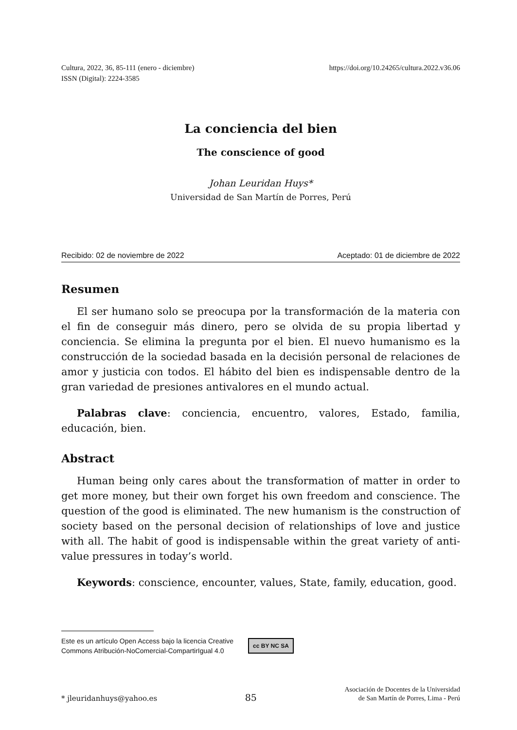Cultura, 2022, 36, 85-111 (enero - diciembre)
ISSN (Digital): 2224-3585
https://doi.org/10.24265/cultura.2022.v36.06
La conciencia del bien
The conscience of good
Johan Leuridan Huys*
Universidad de San Martín de Porres, Perú
Recibido: 02 de noviembre de 2022 Aceptado: 01 de diciembre de 2022
Resumen
El ser humano solo se preocupa por la transformación de la materia con el fin de conseguir más dinero, pero se olvida de su propia libertad y conciencia. Se elimina la pregunta por el bien. El nuevo humanismo es la construcción de la sociedad basada en la decisión personal de relaciones de amor y justicia con todos. El hábito del bien es indispensable dentro de la gran variedad de presiones antivalores en el mundo actual.
Palabras clave: conciencia, encuentro, valores, Estado, familia, educación, bien.
Abstract
Human being only cares about the transformation of matter in order to get more money, but their own forget his own freedom and conscience. The question of the good is eliminated. The new humanism is the construction of society based on the personal decision of relationships of love and justice with all. The habit of good is indispensable within the great variety of anti-value pressures in today’s world.
Keywords: conscience, encounter, values, State, family, education, good.
Este es un artículo Open Access bajo la licencia Creative
Commons Atribución-NoComercial-CompartirIgual 4.0 cc BY NC SA
* jleuridanhuys@yahoo.es 85 Asociación de Docentes de la Universidad
de San Martín de Porres, Lima - Perú